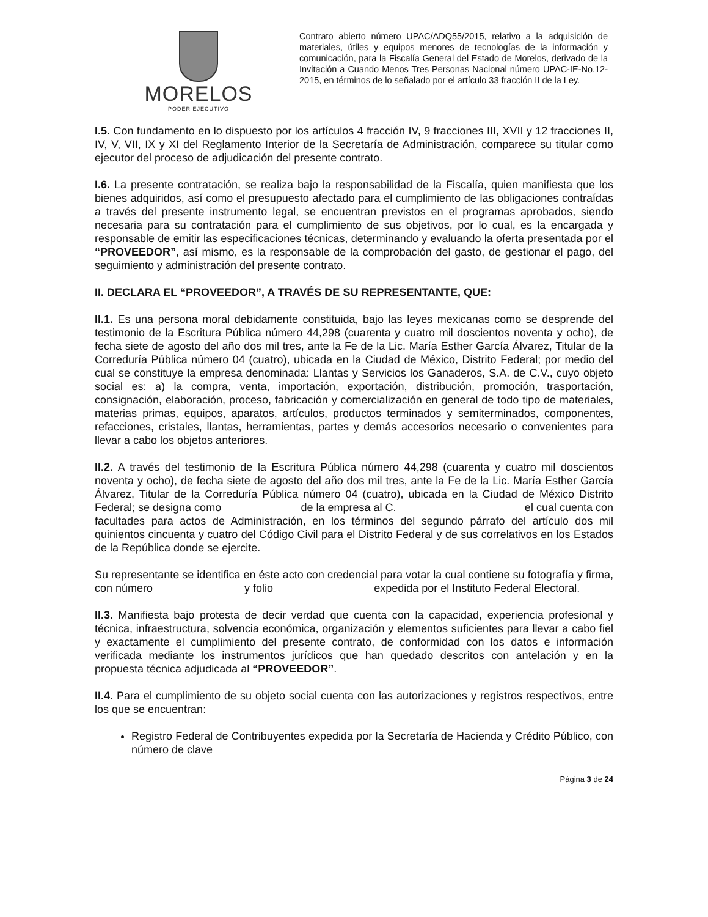MORELOS
PODER EJECUTIVO
Contrato abierto número UPAC/ADQ55/2015, relativo a la adquisición de materiales, útiles y equipos menores de tecnologías de la información y comunicación, para la Fiscalía General del Estado de Morelos, derivado de la Invitación a Cuando Menos Tres Personas Nacional número UPAC-IE-No.12-2015, en términos de lo señalado por el artículo 33 fracción II de la Ley.
I.5. Con fundamento en lo dispuesto por los artículos 4 fracción IV, 9 fracciones III, XVII y 12 fracciones II, IV, V, VII, IX y XI del Reglamento Interior de la Secretaría de Administración, comparece su titular como ejecutor del proceso de adjudicación del presente contrato.
I.6. La presente contratación, se realiza bajo la responsabilidad de la Fiscalía, quien manifiesta que los bienes adquiridos, así como el presupuesto afectado para el cumplimiento de las obligaciones contraídas a través del presente instrumento legal, se encuentran previstos en el programas aprobados, siendo necesaria para su contratación para el cumplimiento de sus objetivos, por lo cual, es la encargada y responsable de emitir las especificaciones técnicas, determinando y evaluando la oferta presentada por el “PROVEEDOR”, así mismo, es la responsable de la comprobación del gasto, de gestionar el pago, del seguimiento y administración del presente contrato.
II. DECLARA EL “PROVEEDOR”, A TRAVÉS DE SU REPRESENTANTE, QUE:
II.1. Es una persona moral debidamente constituida, bajo las leyes mexicanas como se desprende del testimonio de la Escritura Pública número 44,298 (cuarenta y cuatro mil doscientos noventa y ocho), de fecha siete de agosto del año dos mil tres, ante la Fe de la Lic. María Esther García Álvarez, Titular de la Correduría Pública número 04 (cuatro), ubicada en la Ciudad de México, Distrito Federal; por medio del cual se constituye la empresa denominada: Llantas y Servicios los Ganaderos, S.A. de C.V., cuyo objeto social es: a) la compra, venta, importación, exportación, distribución, promoción, trasportación, consignación, elaboración, proceso, fabricación y comercialización en general de todo tipo de materiales, materias primas, equipos, aparatos, artículos, productos terminados y semiterminados, componentes, refacciones, cristales, llantas, herramientas, partes y demás accesorios necesario o convenientes para llevar a cabo los objetos anteriores.
II.2. A través del testimonio de la Escritura Pública número 44,298 (cuarenta y cuatro mil doscientos noventa y ocho), de fecha siete de agosto del año dos mil tres, ante la Fe de la Lic. María Esther García Álvarez, Titular de la Correduría Pública número 04 (cuatro), ubicada en la Ciudad de México Distrito Federal; se designa como de la empresa al C. el cual cuenta con facultades para actos de Administración, en los términos del segundo párrafo del artículo dos mil quinientos cincuenta y cuatro del Código Civil para el Distrito Federal y de sus correlativos en los Estados de la República donde se ejercite.
Su representante se identifica en éste acto con credencial para votar la cual contiene su fotografía y firma, con número y folio expedida por el Instituto Federal Electoral.
II.3. Manifiesta bajo protesta de decir verdad que cuenta con la capacidad, experiencia profesional y técnica, infraestructura, solvencia económica, organización y elementos suficientes para llevar a cabo fiel y exactamente el cumplimiento del presente contrato, de conformidad con los datos e información verificada mediante los instrumentos jurídicos que han quedado descritos con antelación y en la propuesta técnica adjudicada al “PROVEEDOR”.
II.4. Para el cumplimiento de su objeto social cuenta con las autorizaciones y registros respectivos, entre los que se encuentran:
Registro Federal de Contribuyentes expedida por la Secretaría de Hacienda y Crédito Público, con número de clave
Página 3 de 24